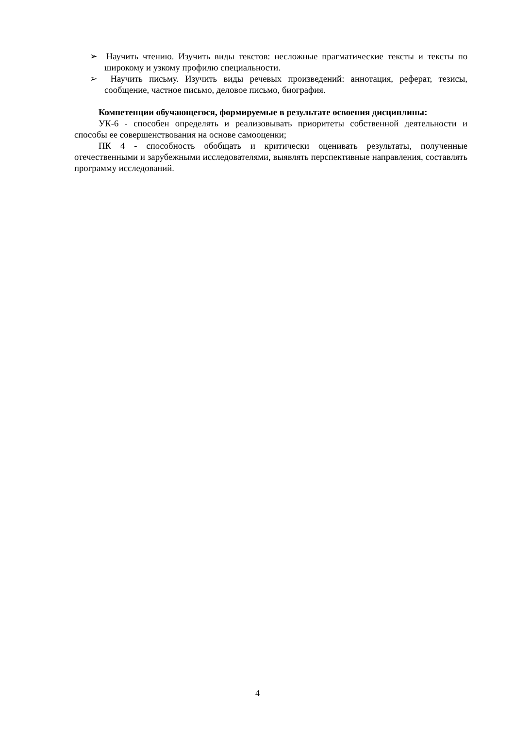➢ Научить чтению. Изучить виды текстов: несложные прагматические тексты и тексты по широкому и узкому профилю специальности.
➢ Научить письму. Изучить виды речевых произведений: аннотация, реферат, тезисы, сообщение, частное письмо, деловое письмо, биография.
Компетенции обучающегося, формируемые в результате освоения дисциплины:
УК-6 - способен определять и реализовывать приоритеты собственной деятельности и способы ее совершенствования на основе самооценки;
ПК 4 - способность обобщать и критически оценивать результаты, полученные отечественными и зарубежными исследователями, выявлять перспективные направления, составлять программу исследований.
4